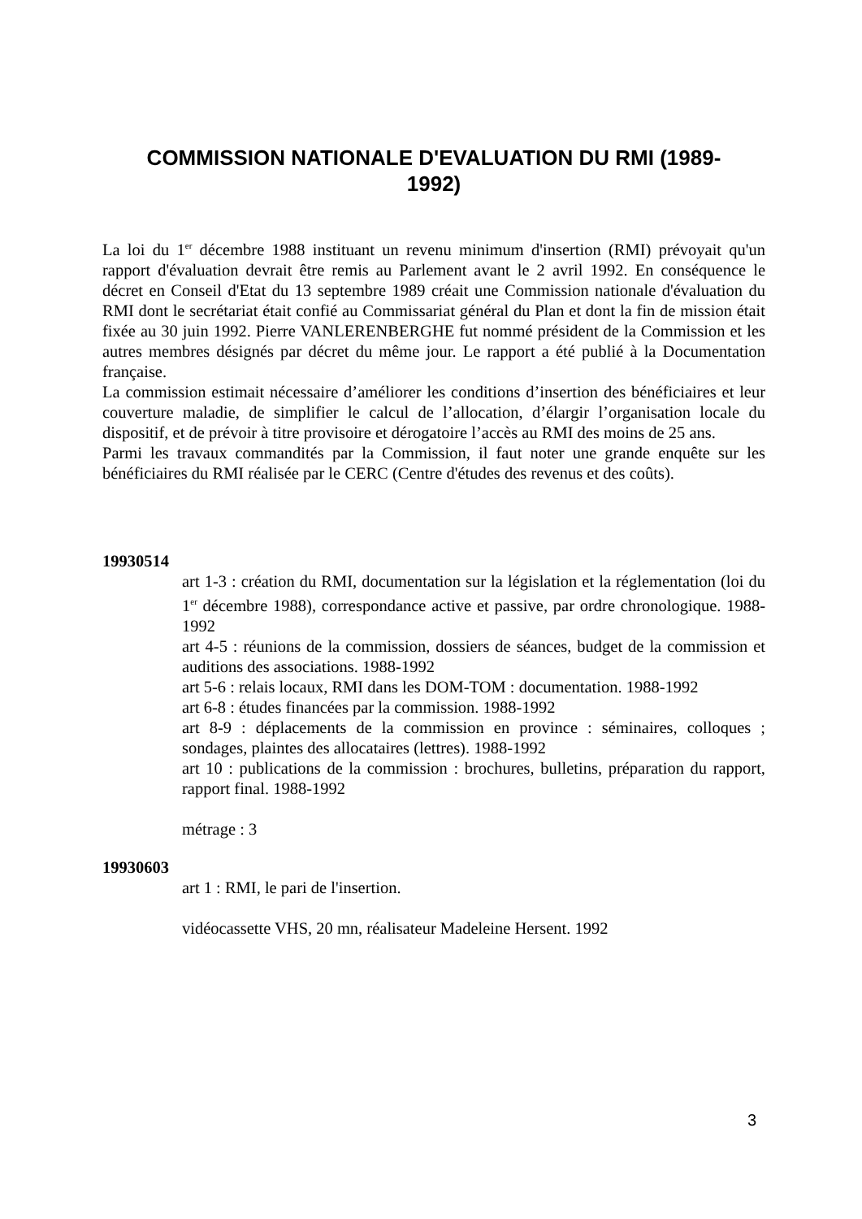COMMISSION NATIONALE D'EVALUATION DU RMI (1989-
1992)
La loi du 1<sup>er</sup> décembre 1988 instituant un revenu minimum d'insertion (RMI) prévoyait qu'un rapport d'évaluation devrait être remis au Parlement avant le 2 avril 1992. En conséquence le décret en Conseil d'Etat du 13 septembre 1989 créait une Commission nationale d'évaluation du RMI dont le secrétariat était confié au Commissariat général du Plan et dont la fin de mission était fixée au 30 juin 1992. Pierre VANLERENBERGHE fut nommé président de la Commission et les autres membres désignés par décret du même jour. Le rapport a été publié à la Documentation française.
La commission estimait nécessaire d’améliorer les conditions d’insertion des bénéficiaires et leur couverture maladie, de simplifier le calcul de l’allocation, d’élargir l’organisation locale du dispositif, et de prévoir à titre provisoire et dérogatoire l’accès au RMI des moins de 25 ans.
Parmi les travaux commandités par la Commission, il faut noter une grande enquête sur les bénéficiaires du RMI réalisée par le CERC (Centre d'études des revenus et des coûts).
19930514
art 1-3 : création du RMI, documentation sur la législation et la réglementation (loi du 1<sup>er</sup> décembre 1988), correspondance active et passive, par ordre chronologique. 1988-1992
art 4-5 : réunions de la commission, dossiers de séances, budget de la commission et auditions des associations. 1988-1992
art 5-6 : relais locaux, RMI dans les DOM-TOM : documentation. 1988-1992
art 6-8 : études financées par la commission. 1988-1992
art 8-9 : déplacements de la commission en province : séminaires, colloques ; sondages, plaintes des allocataires (lettres). 1988-1992
art 10 : publications de la commission : brochures, bulletins, préparation du rapport, rapport final. 1988-1992
métrage : 3
19930603
art 1 : RMI, le pari de l'insertion.
vidéocassette VHS, 20 mn, réalisateur Madeleine Hersent. 1992
3